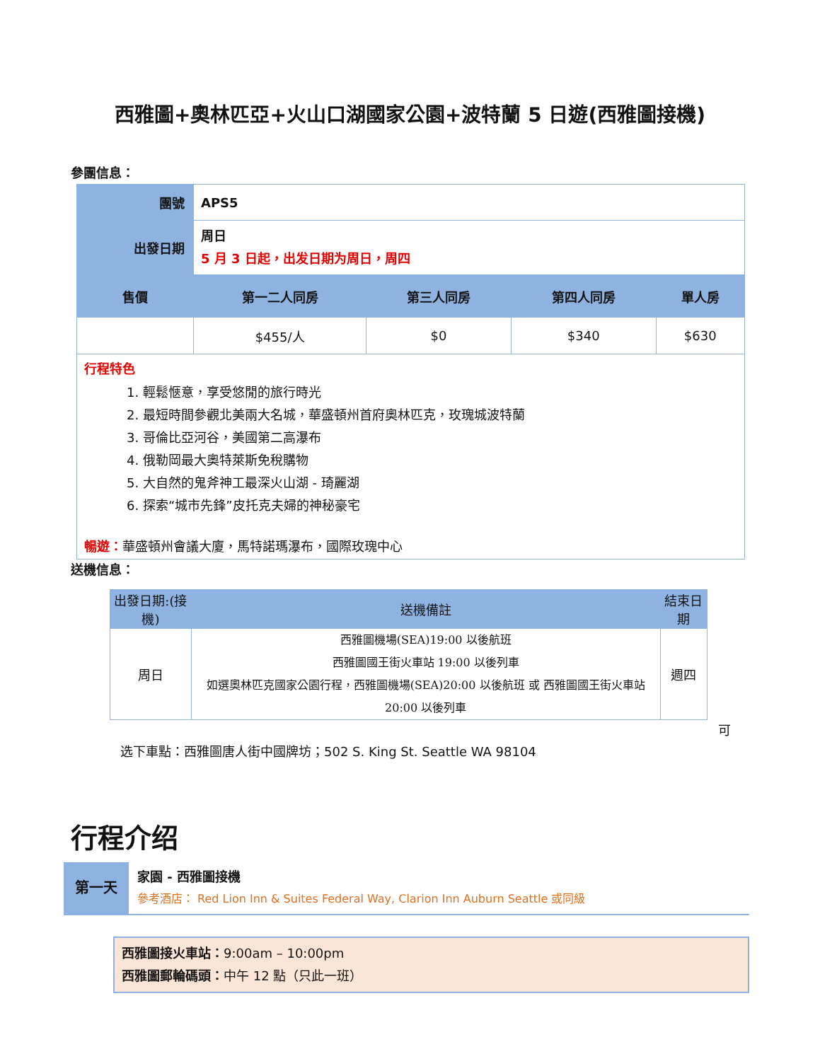西雅圖+奧林匹亞+火山口湖國家公園+波特蘭 5 日遊(西雅圖接機)
參團信息：
| 團號 | APS5 | | | |
| 出發日期 | 周日 5 月 3 日起，出发日期为周日，周四 | | | |
| 售價 | 第一二人同房 | 第三人同房 | 第四人同房 | 單人房 |
| | $455/人 | $0 | $340 | $630 |
| 行程特色 1. 輕鬆愜意，享受悠閒的旅行時光 2. 最短時間參觀北美兩大名城，華盛頓州首府奧林匹克，玫瑰城波特蘭 3. 哥倫比亞河谷，美國第二高瀑布 4. 俄勒岡最大奧特萊斯免稅購物 5. 大自然的鬼斧神工最深火山湖 - 琦麗湖 6. 探索“城市先鋒”皮托克夫婦的神秘豪宅 暢遊： 華盛頓州會議大廈，馬特諾瑪瀑布，國際玫瑰中心 | | | | |
送機信息：
| 出發日期:(接機) | 送機備註 | 結束日期 |
| 周日 | 西雅圖機場(SEA)19:00 以後航班 西雅圖國王街火車站 19:00 以後列車 如選奧林匹克國家公園行程，西雅圖機場(SEA)20:00 以後航班 或 西雅圖國王街火車站 20:00 以後列車 | 週四 |
可
选下車點：西雅圖唐人街中國牌坊；502 S. King St. Seattle WA 98104
行程介绍
第一天
家園 - 西雅圖接機
參考酒店： Red Lion Inn & Suites Federal Way, Clarion Inn Auburn Seattle 或同級
西雅圖接火車站：9:00am – 10:00pm
西雅圖郵輪碼頭：中午 12 點（只此一班）